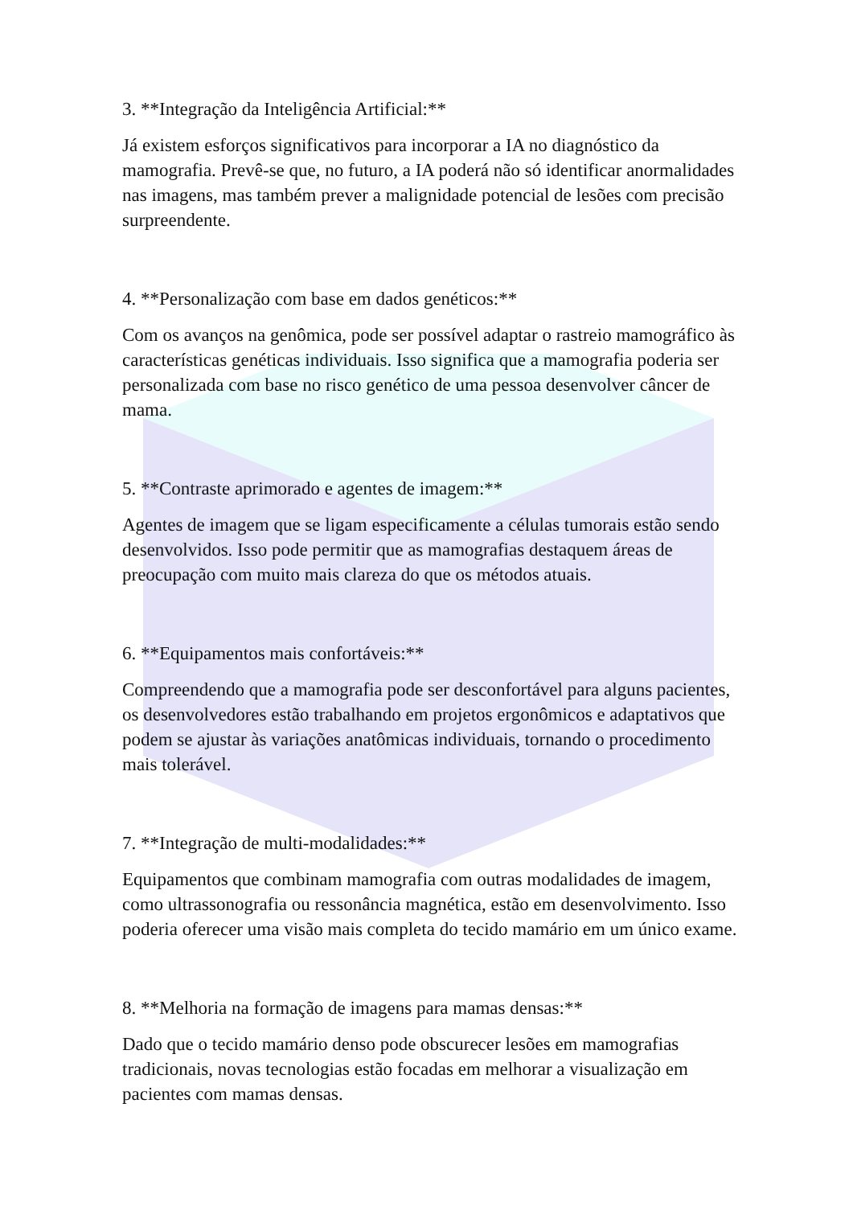3. **Integração da Inteligência Artificial:**
Já existem esforços significativos para incorporar a IA no diagnóstico da mamografia. Prevê-se que, no futuro, a IA poderá não só identificar anormalidades nas imagens, mas também prever a malignidade potencial de lesões com precisão surpreendente.
4. **Personalização com base em dados genéticos:**
Com os avanços na genômica, pode ser possível adaptar o rastreio mamográfico às características genéticas individuais. Isso significa que a mamografia poderia ser personalizada com base no risco genético de uma pessoa desenvolver câncer de mama.
5. **Contraste aprimorado e agentes de imagem:**
Agentes de imagem que se ligam especificamente a células tumorais estão sendo desenvolvidos. Isso pode permitir que as mamografias destaquem áreas de preocupação com muito mais clareza do que os métodos atuais.
6. **Equipamentos mais confortáveis:**
Compreendendo que a mamografia pode ser desconfortável para alguns pacientes, os desenvolvedores estão trabalhando em projetos ergonômicos e adaptativos que podem se ajustar às variações anatômicas individuais, tornando o procedimento mais tolerável.
7. **Integração de multi-modalidades:**
Equipamentos que combinam mamografia com outras modalidades de imagem, como ultrassonografia ou ressonância magnética, estão em desenvolvimento. Isso poderia oferecer uma visão mais completa do tecido mamário em um único exame.
8. **Melhoria na formação de imagens para mamas densas:**
Dado que o tecido mamário denso pode obscurecer lesões em mamografias tradicionais, novas tecnologias estão focadas em melhorar a visualização em pacientes com mamas densas.